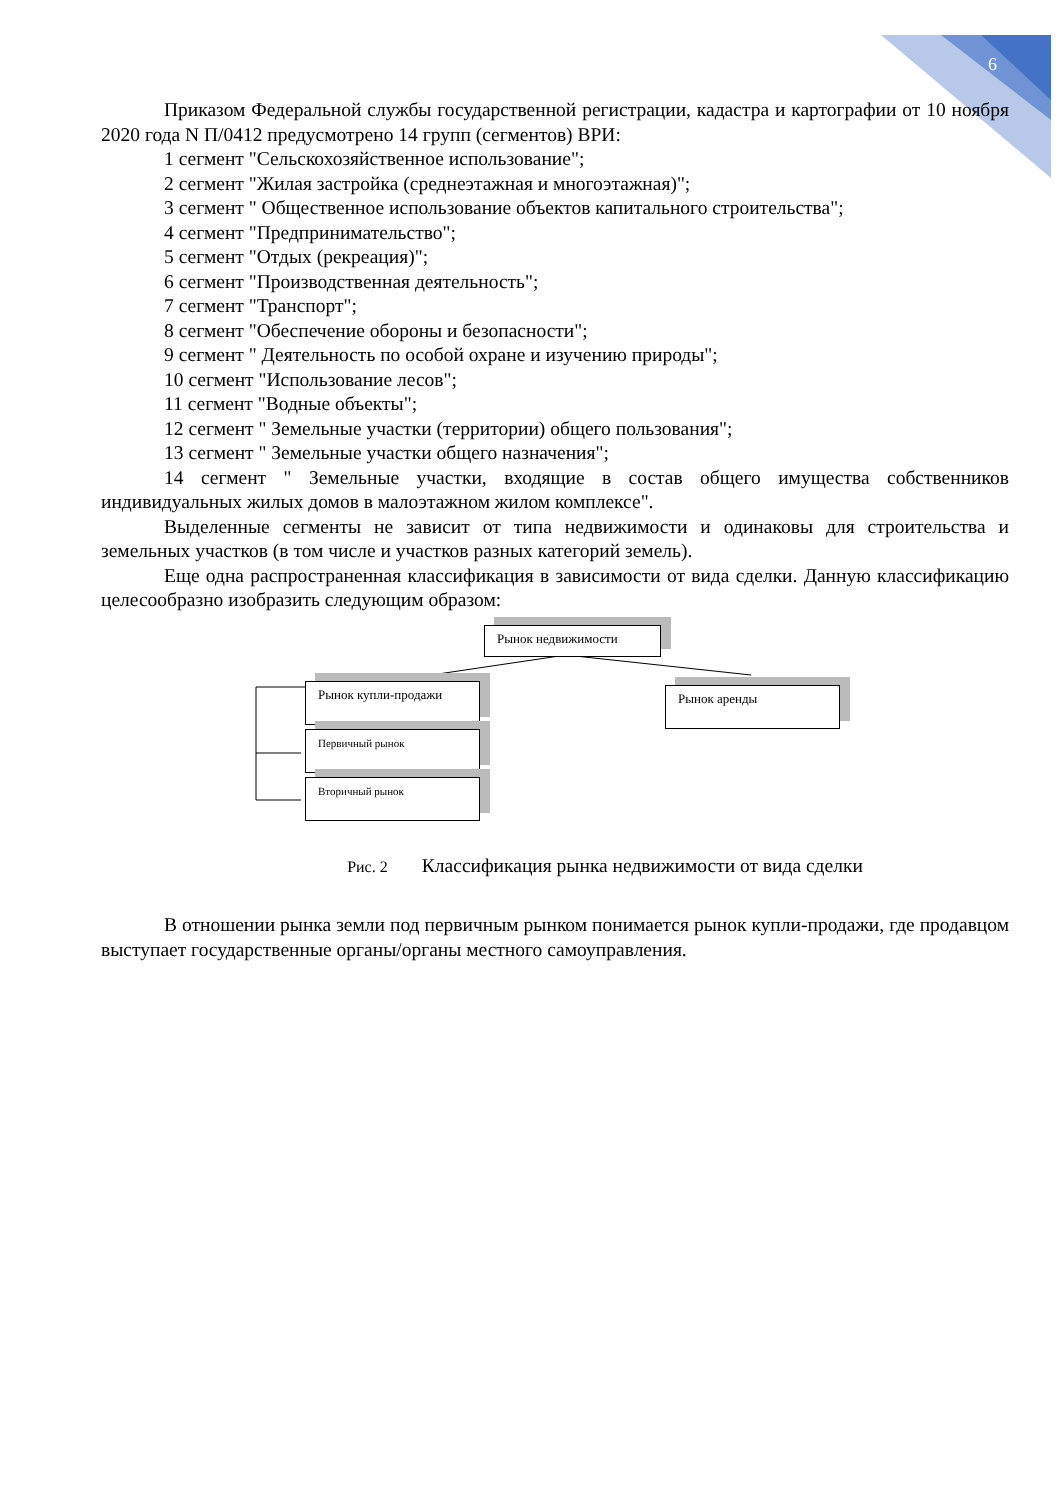6
Приказом Федеральной службы государственной регистрации, кадастра и картографии от 10 ноября 2020 года N П/0412 предусмотрено 14 групп (сегментов) ВРИ:
1 сегмент "Сельскохозяйственное использование";
2 сегмент "Жилая застройка (среднеэтажная и многоэтажная)";
3 сегмент " Общественное использование объектов капитального строительства";
4 сегмент "Предпринимательство";
5 сегмент "Отдых (рекреация)";
6 сегмент "Производственная деятельность";
7 сегмент "Транспорт";
8 сегмент "Обеспечение обороны и безопасности";
9 сегмент " Деятельность по особой охране и изучению природы";
10 сегмент "Использование лесов";
11 сегмент "Водные объекты";
12 сегмент " Земельные участки (территории) общего пользования";
13 сегмент " Земельные участки общего назначения";
14 сегмент " Земельные участки, входящие в состав общего имущества собственников индивидуальных жилых домов в малоэтажном жилом комплексе".
Выделенные сегменты не зависит от типа недвижимости и одинаковы для строительства и земельных участков (в том числе и участков разных категорий земель).
Еще одна распространенная классификация в зависимости от вида сделки. Данную классификацию целесообразно изобразить следующим образом:
Рынок недвижимости
Рынок купли-продажи Рынок аренды
Первичный рынок
Вторичный рынок
Рис. 2 Классификация рынка недвижимости от вида сделки
В отношении рынка земли под первичным рынком понимается рынок купли-продажи, где продавцом выступает государственные органы/органы местного самоуправления.